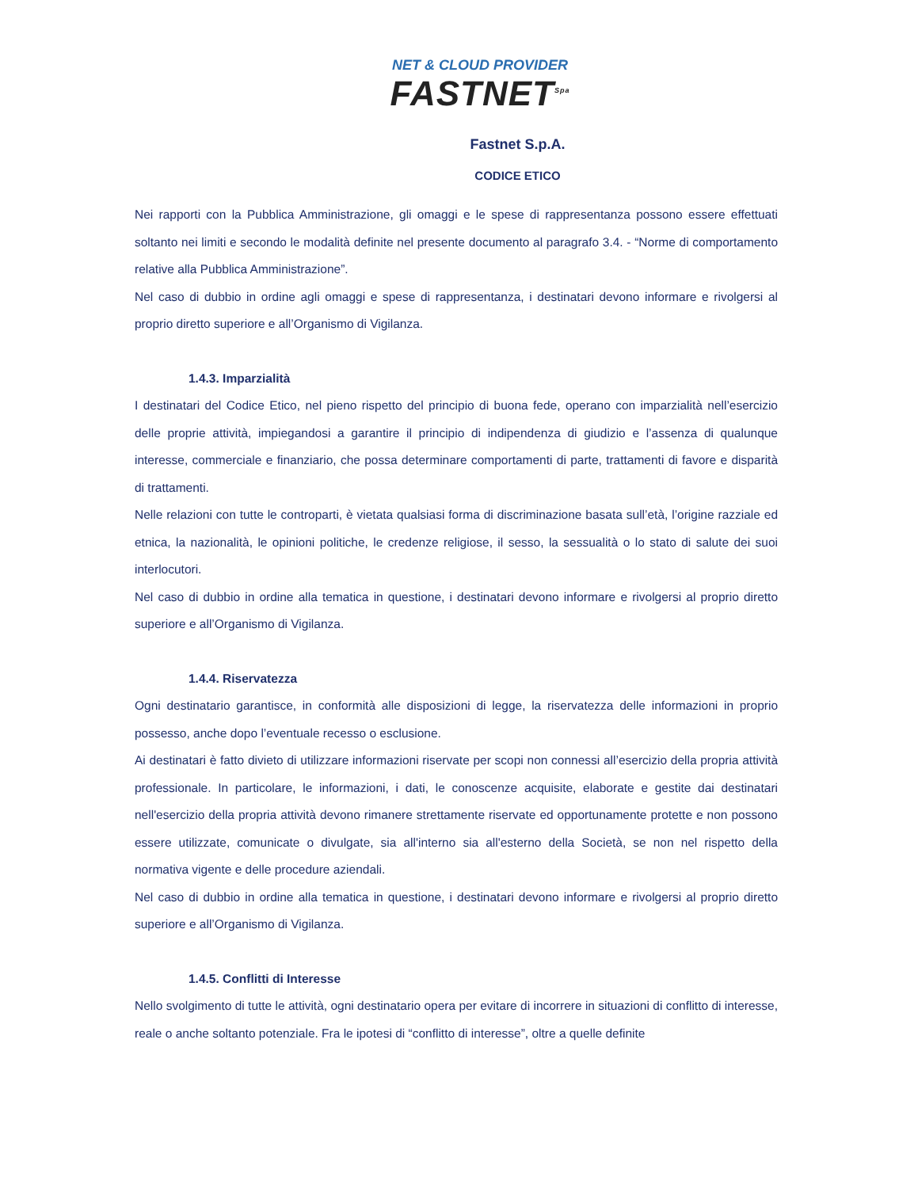NET & CLOUD PROVIDER
FASTNET<sup>Spa</sup>
Fastnet S.p.A.
CODICE ETICO
Nei rapporti con la Pubblica Amministrazione, gli omaggi e le spese di rappresentanza possono essere effettuati soltanto nei limiti e secondo le modalità definite nel presente documento al paragrafo 3.4. - “Norme di comportamento relative alla Pubblica Amministrazione”.
Nel caso di dubbio in ordine agli omaggi e spese di rappresentanza, i destinatari devono informare e rivolgersi al proprio diretto superiore e all’Organismo di Vigilanza.
1.4.3. Imparzialità
I destinatari del Codice Etico, nel pieno rispetto del principio di buona fede, operano con imparzialità nell’esercizio delle proprie attività, impiegandosi a garantire il principio di indipendenza di giudizio e l’assenza di qualunque interesse, commerciale e finanziario, che possa determinare comportamenti di parte, trattamenti di favore e disparità di trattamenti.
Nelle relazioni con tutte le controparti, è vietata qualsiasi forma di discriminazione basata sull’età, l’origine razziale ed etnica, la nazionalità, le opinioni politiche, le credenze religiose, il sesso, la sessualità o lo stato di salute dei suoi interlocutori.
Nel caso di dubbio in ordine alla tematica in questione, i destinatari devono informare e rivolgersi al proprio diretto superiore e all’Organismo di Vigilanza.
1.4.4. Riservatezza
Ogni destinatario garantisce, in conformità alle disposizioni di legge, la riservatezza delle informazioni in proprio possesso, anche dopo l’eventuale recesso o esclusione.
Ai destinatari è fatto divieto di utilizzare informazioni riservate per scopi non connessi all’esercizio della propria attività professionale. In particolare, le informazioni, i dati, le conoscenze acquisite, elaborate e gestite dai destinatari nell'esercizio della propria attività devono rimanere strettamente riservate ed opportunamente protette e non possono essere utilizzate, comunicate o divulgate, sia all'interno sia all'esterno della Società, se non nel rispetto della normativa vigente e delle procedure aziendali.
Nel caso di dubbio in ordine alla tematica in questione, i destinatari devono informare e rivolgersi al proprio diretto superiore e all’Organismo di Vigilanza.
1.4.5. Conflitti di Interesse
Nello svolgimento di tutte le attività, ogni destinatario opera per evitare di incorrere in situazioni di conflitto di interesse, reale o anche soltanto potenziale. Fra le ipotesi di “conflitto di interesse”, oltre a quelle definite